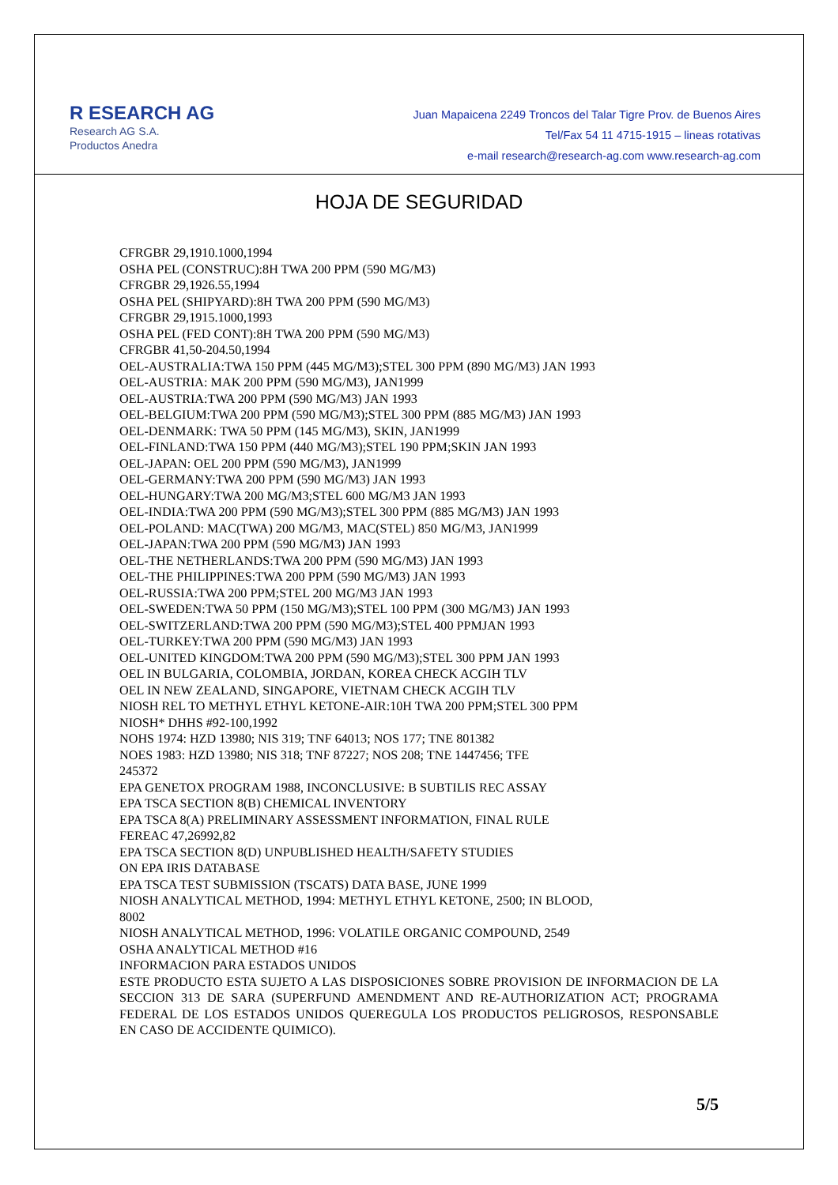R ESEARCH AG
Research AG S.A.
Productos Anedra
Juan Mapaicena 2249 Troncos del Talar Tigre Prov. de Buenos Aires
Tel/Fax 54 11 4715-1915 – lineas rotativas
e-mail research@research-ag.com www.research-ag.com
HOJA DE SEGURIDAD
CFRGBR 29,1910.1000,1994
OSHA PEL (CONSTRUC):8H TWA 200 PPM (590 MG/M3)
CFRGBR 29,1926.55,1994
OSHA PEL (SHIPYARD):8H TWA 200 PPM (590 MG/M3)
CFRGBR 29,1915.1000,1993
OSHA PEL (FED CONT):8H TWA 200 PPM (590 MG/M3)
CFRGBR 41,50-204.50,1994
OEL-AUSTRALIA:TWA 150 PPM (445 MG/M3);STEL 300 PPM (890 MG/M3) JAN 1993
OEL-AUSTRIA: MAK 200 PPM (590 MG/M3), JAN1999
OEL-AUSTRIA:TWA 200 PPM (590 MG/M3) JAN 1993
OEL-BELGIUM:TWA 200 PPM (590 MG/M3);STEL 300 PPM (885 MG/M3) JAN 1993
OEL-DENMARK: TWA 50 PPM (145 MG/M3), SKIN, JAN1999
OEL-FINLAND:TWA 150 PPM (440 MG/M3);STEL 190 PPM;SKIN JAN 1993
OEL-JAPAN: OEL 200 PPM (590 MG/M3), JAN1999
OEL-GERMANY:TWA 200 PPM (590 MG/M3) JAN 1993
OEL-HUNGARY:TWA 200 MG/M3;STEL 600 MG/M3 JAN 1993
OEL-INDIA:TWA 200 PPM (590 MG/M3);STEL 300 PPM (885 MG/M3) JAN 1993
OEL-POLAND: MAC(TWA) 200 MG/M3, MAC(STEL) 850 MG/M3, JAN1999
OEL-JAPAN:TWA 200 PPM (590 MG/M3) JAN 1993
OEL-THE NETHERLANDS:TWA 200 PPM (590 MG/M3) JAN 1993
OEL-THE PHILIPPINES:TWA 200 PPM (590 MG/M3) JAN 1993
OEL-RUSSIA:TWA 200 PPM;STEL 200 MG/M3 JAN 1993
OEL-SWEDEN:TWA 50 PPM (150 MG/M3);STEL 100 PPM (300 MG/M3) JAN 1993
OEL-SWITZERLAND:TWA 200 PPM (590 MG/M3);STEL 400 PPMJAN 1993
OEL-TURKEY:TWA 200 PPM (590 MG/M3) JAN 1993
OEL-UNITED KINGDOM:TWA 200 PPM (590 MG/M3);STEL 300 PPM JAN 1993
OEL IN BULGARIA, COLOMBIA, JORDAN, KOREA CHECK ACGIH TLV
OEL IN NEW ZEALAND, SINGAPORE, VIETNAM CHECK ACGIH TLV
NIOSH REL TO METHYL ETHYL KETONE-AIR:10H TWA 200 PPM;STEL 300 PPM
NIOSH* DHHS #92-100,1992
NOHS 1974: HZD 13980; NIS 319; TNF 64013; NOS 177; TNE 801382
NOES 1983: HZD 13980; NIS 318; TNF 87227; NOS 208; TNE 1447456; TFE
245372
EPA GENETOX PROGRAM 1988, INCONCLUSIVE: B SUBTILIS REC ASSAY
EPA TSCA SECTION 8(B) CHEMICAL INVENTORY
EPA TSCA 8(A) PRELIMINARY ASSESSMENT INFORMATION, FINAL RULE
FEREAC 47,26992,82
EPA TSCA SECTION 8(D) UNPUBLISHED HEALTH/SAFETY STUDIES
ON EPA IRIS DATABASE
EPA TSCA TEST SUBMISSION (TSCATS) DATA BASE, JUNE 1999
NIOSH ANALYTICAL METHOD, 1994: METHYL ETHYL KETONE, 2500; IN BLOOD,
8002
NIOSH ANALYTICAL METHOD, 1996: VOLATILE ORGANIC COMPOUND, 2549
OSHA ANALYTICAL METHOD #16
INFORMACION PARA ESTADOS UNIDOS
ESTE PRODUCTO ESTA SUJETO A LAS DISPOSICIONES SOBRE PROVISION DE INFORMACION DE LA SECCION 313 DE SARA (SUPERFUND AMENDMENT AND RE-AUTHORIZATION ACT; PROGRAMA FEDERAL DE LOS ESTADOS UNIDOS QUEREGULA LOS PRODUCTOS PELIGROSOS, RESPONSABLE EN CASO DE ACCIDENTE QUIMICO).
5/5